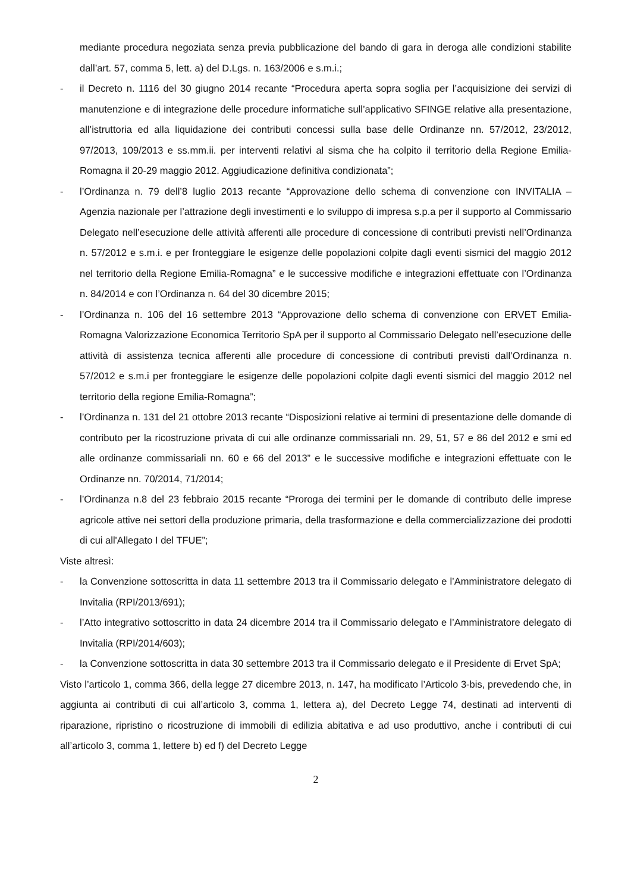mediante procedura negoziata senza previa pubblicazione del bando di gara in deroga alle condizioni stabilite dall’art. 57, comma 5, lett. a) del D.Lgs. n. 163/2006 e s.m.i.;
- il Decreto n. 1116 del 30 giugno 2014 recante “Procedura aperta sopra soglia per l’acquisizione dei servizi di manutenzione e di integrazione delle procedure informatiche sull’applicativo SFINGE relative alla presentazione, all’istruttoria ed alla liquidazione dei contributi concessi sulla base delle Ordinanze nn. 57/2012, 23/2012, 97/2013, 109/2013 e ss.mm.ii. per interventi relativi al sisma che ha colpito il territorio della Regione Emilia-Romagna il 20-29 maggio 2012. Aggiudicazione definitiva condizionata”;
- l’Ordinanza n. 79 dell’8 luglio 2013 recante “Approvazione dello schema di convenzione con INVITALIA – Agenzia nazionale per l’attrazione degli investimenti e lo sviluppo di impresa s.p.a per il supporto al Commissario Delegato nell’esecuzione delle attività afferenti alle procedure di concessione di contributi previsti nell’Ordinanza n. 57/2012 e s.m.i. e per fronteggiare le esigenze delle popolazioni colpite dagli eventi sismici del maggio 2012 nel territorio della Regione Emilia-Romagna” e le successive modifiche e integrazioni effettuate con l’Ordinanza n. 84/2014 e con l’Ordinanza n. 64 del 30 dicembre 2015;
- l’Ordinanza n. 106 del 16 settembre 2013 “Approvazione dello schema di convenzione con ERVET Emilia-Romagna Valorizzazione Economica Territorio SpA per il supporto al Commissario Delegato nell’esecuzione delle attività di assistenza tecnica afferenti alle procedure di concessione di contributi previsti dall’Ordinanza n. 57/2012 e s.m.i per fronteggiare le esigenze delle popolazioni colpite dagli eventi sismici del maggio 2012 nel territorio della regione Emilia-Romagna”;
- l’Ordinanza n. 131 del 21 ottobre 2013 recante “Disposizioni relative ai termini di presentazione delle domande di contributo per la ricostruzione privata di cui alle ordinanze commissariali nn. 29, 51, 57 e 86 del 2012 e smi ed alle ordinanze commissariali nn. 60 e 66 del 2013” e le successive modifiche e integrazioni effettuate con le Ordinanze nn. 70/2014, 71/2014;
- l’Ordinanza n.8 del 23 febbraio 2015 recante “Proroga dei termini per le domande di contributo delle imprese agricole attive nei settori della produzione primaria, della trasformazione e della commercializzazione dei prodotti di cui all'Allegato I del TFUE”;
Viste altresì:
- la Convenzione sottoscritta in data 11 settembre 2013 tra il Commissario delegato e l’Amministratore delegato di Invitalia (RPI/2013/691);
- l’Atto integrativo sottoscritto in data 24 dicembre 2014 tra il Commissario delegato e l’Amministratore delegato di Invitalia (RPI/2014/603);
- la Convenzione sottoscritta in data 30 settembre 2013 tra il Commissario delegato e il Presidente di Ervet SpA;
Visto l’articolo 1, comma 366, della legge 27 dicembre 2013, n. 147, ha modificato l’Articolo 3-bis, prevedendo che, in aggiunta ai contributi di cui all’articolo 3, comma 1, lettera a), del Decreto Legge 74, destinati ad interventi di riparazione, ripristino o ricostruzione di immobili di edilizia abitativa e ad uso produttivo, anche i contributi di cui all’articolo 3, comma 1, lettere b) ed f) del Decreto Legge
2